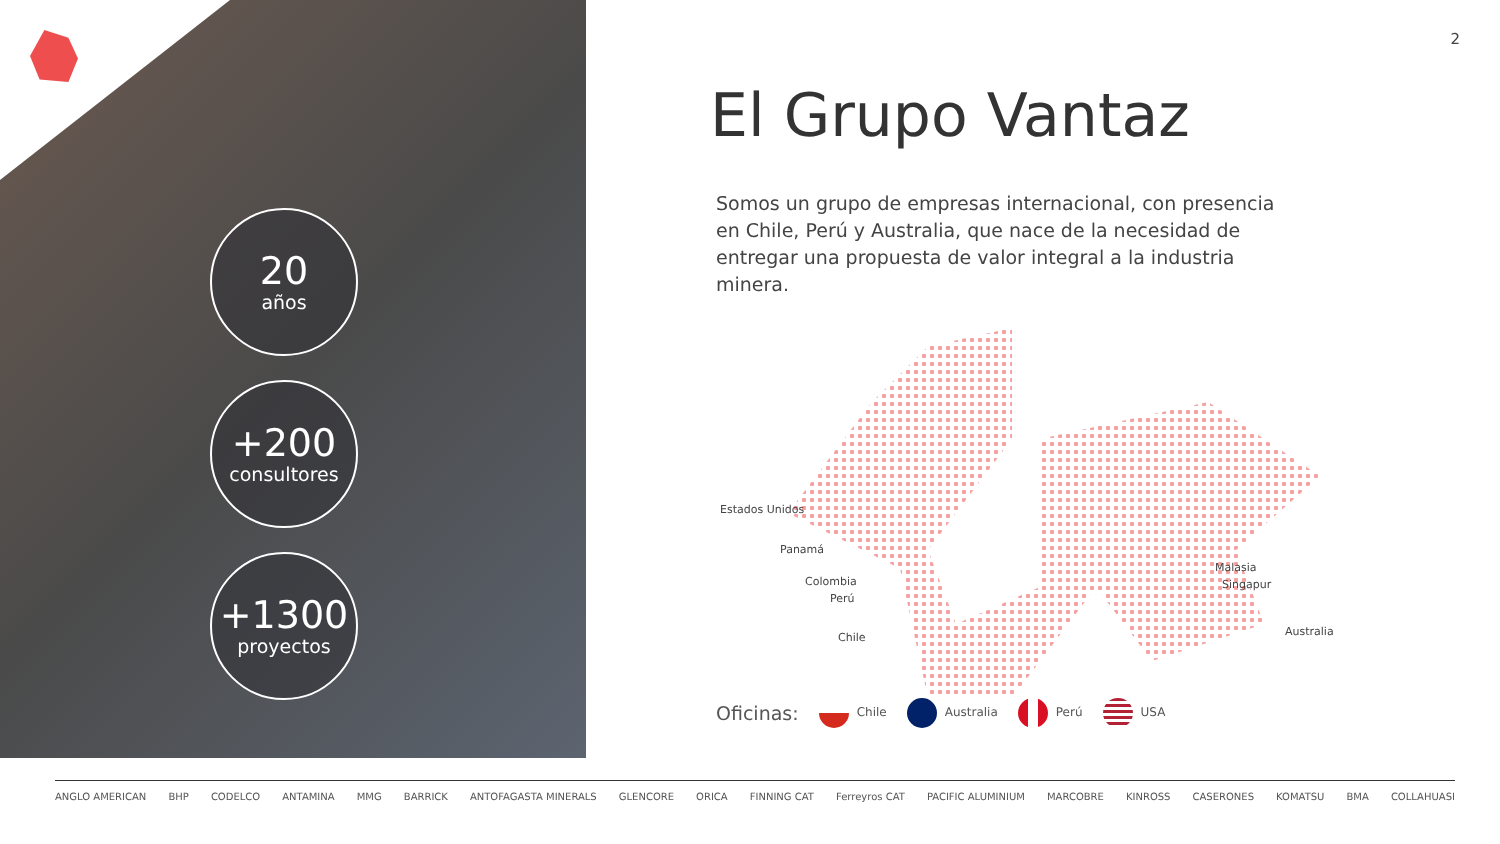20
años
+200
consultores
+1300
proyectos
2
El Grupo Vantaz
Somos un grupo de empresas internacional, con presencia en Chile, Perú y Australia, que nace de la necesidad de entregar una propuesta de valor integral a la industria minera.
Estados Unidos
Panamá
Colombia
Perú
Chile
Malasia
Singapur
Australia
Oficinas: Chile Australia Perú USA
ANGLO AMERICAN BHP CODELCO ANTAMINA MMG BARRICK ANTOFAGASTA MINERALS GLENCORE ORICA FINNING CAT Ferreyros CAT PACIFIC ALUMINIUM MARCOBRE KINROSS CASERONES KOMATSU BMA COLLAHUASI